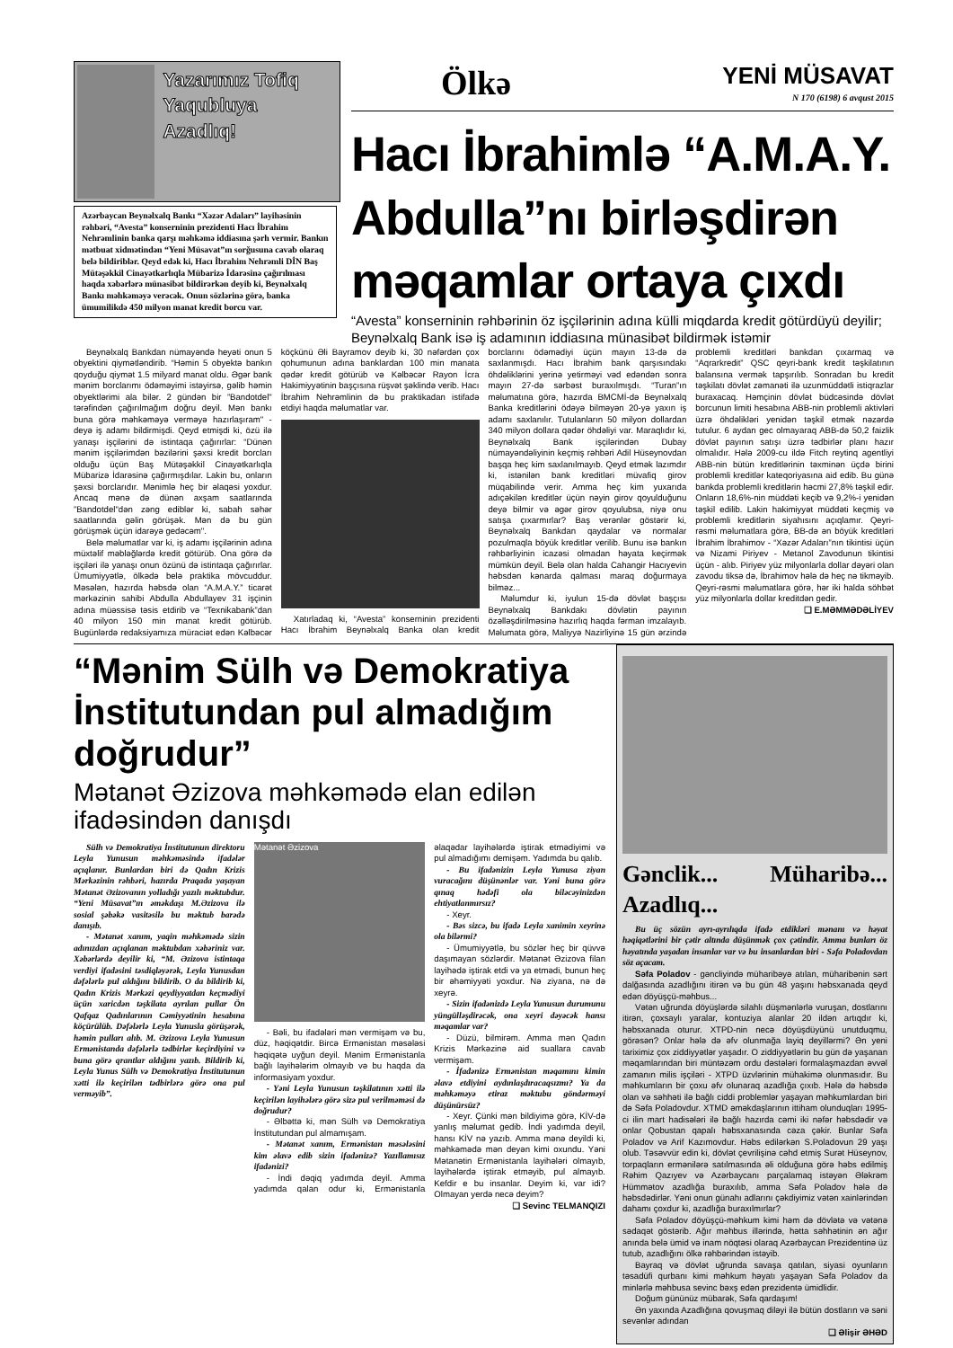Yazarımız Tofiq Yaqubluya Azadlıq!
Azərbaycan Beynəlxalq Bankı “Xəzər Adaları” layihəsinin rəhbəri, “Avesta” konserninin prezidenti Hacı İbrahim Nehrəmlinin banka qarşı məhkəmə iddiasına şərh vermir. Bankın mətbuat xidmətindən “Yeni Müsavat”ın sorğusuna cavab olaraq belə bildiriblər. Qeyd edək ki, Hacı İbrahim Nehrəmli DİN Baş Mütəşəkkil Cinayətkarlıqla Mübarizə İdarəsinə çağırılması haqda xəbərlərə münasibət bildirərkən deyib ki, Beynəlxalq Bankı məhkəməyə verəcək. Onun sözlərinə görə, banka ümumilikdə 450 milyon manat kredit borcu var.
Ölkə
YENİ MÜSAVAT
N 170 (6198) 6 avqust 2015
Hacı İbrahimlə “A.M.A.Y. Abdulla”nı birləşdirən məqamlar ortaya çıxdı
“Avesta” konserninin rəhbərinin öz işçilərinin adına külli miqdarda kredit götürdüyü deyilir; Beynəlxalq Bank isə iş adamının iddiasına münasibət bildirmək istəmir
Beynəlxalq Bankdan nümayəndə heyəti onun 5 obyektini qiymətləndirib. “Həmin 5 obyektə bankın qoyduğu qiymət 1.5 milyard manat oldu. Əgər bank mənim borclarımı ödəməyimi istəyirsə, gəlib həmin obyektlərimi ala bilər. 2 gündən bir ”Bandotdel" tərəfindən çağırılmağım doğru deyil. Mən bankı buna görə məhkəməyə verməyə hazırlaşıram" - deyə iş adamı bildirmişdi. Qeyd etmişdi ki, özü ilə yanaşı işçilərini də istintaqa çağırırlar: “Dünən mənim işçilərimdən bəzilərini şəxsi kredit borcları olduğu üçün Baş Mütəşəkkil Cinayətkarlıqla Mübarizə İdarəsinə çağırmışdılar. Lakin bu, onların şəxsi borclarıdır. Mənimlə heç bir əlaqəsi yoxdur. Ancaq mənə də dünən axşam saatlarında ”Bandotdel"dən zəng ediblər ki, sabah səhər saatlarında gəlin görüşək. Mən də bu gün görüşmək üçün idarəyə gedəcəm".
Belə məlumatlar var ki, iş adamı işçilərinin adına müxtəlif məbləğlərdə kredit götürüb. Ona görə də işçiləri ilə yanaşı onun özünü də istintaqa çağırırlar. Ümumiyyətlə, ölkədə belə praktika mövcuddur. Məsələn, hazırda həbsdə olan “A.M.A.Y.” ticarət mərkəzinin sahibi Abdulla Abdullayev 31 işçinin adına müəssisə təsis etdirib və “Texnikabank”dan 40 milyon 150 min manat kredit götürüb. Bugünlərdə redaksiyamıza müraciət edən Kəlbəcər köçkünü Əli Bayramov deyib ki, 30 nəfərdən çox qohumunun adına banklardan 100 min manata qədər kredit götürüb və Kəlbəcər Rayon İcra Hakimiyyətinin başçısına rüşvət şəklində verib. Hacı İbrahim Nehrəmlinin də bu praktikadan istifadə etdiyi haqda məlumatlar var.
Xatırladaq ki, “Avesta” konserninin prezidenti Hacı İbrahim Beynəlxalq Banka olan kredit borclarını ödəmədiyi üçün mayın 13-də də saxlanmışdı. Hacı İbrahim bank qarşısındakı öhdəliklərini yerinə yetirməyi vəd edəndən sonra mayın 27-də sərbəst buraxılmışdı. “Turan”ın məlumatına görə, hazırda BMCMİ-də Beynəlxalq Banka kreditlərini ödəyə bilməyən 20-yə yaxın iş adamı saxlanılır. Tutulanların 50 milyon dollardan 340 milyon dollara qədər öhdəliyi var. Maraqlıdır ki, Beynəlxalq Bank işçilərindən Dubay nümayəndəliyinin keçmiş rəhbəri Adil Hüseynovdan başqa heç kim saxlanılmayıb. Qeyd etmək lazımdır ki, istənilən bank kreditləri müvafiq girov müqabilində verir. Amma heç kim yuxarıda adıçəkilən kreditlər üçün nəyin girov qoyulduğunu deyə bilmir və əgər girov qoyulubsa, niyə onu satışa çıxarmırlar? Baş verənlər göstərir ki, Beynəlxalq Bankdan qaydalar və normalar pozulmaqla böyük kreditlər verilib. Bunu isə bankın rəhbərliyinin icazəsi olmadan həyata keçirmək mümkün deyil. Belə olan halda Cahangir Hacıyevin həbsdən kənarda qalması maraq doğurmaya bilməz...
Məlumdur ki, iyulun 15-də dövlət başçısı Beynəlxalq Bankdakı dövlətin payının özəlləşdirilməsinə hazırlıq haqda fərman imzalayıb. Məlumata görə, Maliyyə Nazirliyinə 15 gün ərzində problemli kreditləri bankdan çıxarmaq və “Aqrarkredit” QSC qeyri-bank kredit təşkilatının balansına vermək tapşırılıb. Sonradan bu kredit təşkilatı dövlət zəmanəti ilə uzunmüddətli istiqrazlar buraxacaq. Həmçinin dövlət büdcəsində dövlət borcunun limiti hesabına ABB-nin problemli aktivləri üzrə öhdəlikləri yenidən təşkil etmək nəzərdə tutulur. 6 aydan gec olmayaraq ABB-də 50,2 faizlik dövlət payının satışı üzrə tədbirlər planı hazır olmalıdır. Hələ 2009-cu ildə Fitch reytinq agentliyi ABB-nin bütün kreditlərinin təxminən üçdə birini problemli kreditlər kateqoriyasına aid edib. Bu günə bankda problemli kreditlərin həcmi 27,8% təşkil edir. Onların 18,6%-nin müddəti keçib və 9,2%-i yenidən təşkil edilib. Lakin hakimiyyət müddəti keçmiş və problemli kreditlərin siyahısını açıqlamır. Qeyri-rəsmi məlumatlara görə, BB-də ən böyük kreditləri İbrahim İbrahimov - “Xəzər Adaları”nın tikintisi üçün və Nizami Piriyev - Metanol Zavodunun tikintisi üçün - alıb. Piriyev yüz milyonlarla dollar dəyəri olan zavodu tiksə də, İbrahimov hələ də heç nə tikməyib. Qeyri-rəsmi məlumatlara görə, hər iki halda söhbət yüz milyonlarla dollar kreditdən gedir.
❑ E.MƏMMƏDƏLİYEV
“Mənim Sülh və Demokratiya İnstitutundan pul almadığım doğrudur”
Mətanət Əzizova məhkəmədə elan edilən ifadəsindən danışdı
Sülh və Demokratiya İnstitutunun direktoru Leyla Yunusun məhkəməsində ifadələr açıqlanır. Bunlardan biri də Qadın Krizis Mərkəzinin rəhbəri, hazırda Praqada yaşayan Mətanət Əzizovanın yolladığı yazılı məktubdur. “Yeni Müsavat”ın əməkdaşı M.Əzizova ilə sosial şəbəkə vasitəsilə bu məktub barədə danışıb.
- Mətanət xanım, yaqin məhkəmədə sizin adınızdan açıqlanan məktubdan xəbəriniz var. Xəbərlərdə deyilir ki, “M. Əzizova istintaqa verdiyi ifadəsini təsdiqləyərək, Leyla Yunusdan dəfələrlə pul aldığını bildirib. O da bildirib ki, Qadın Krizis Mərkəzi qeydiyyatdan keçmədiyi üçün xaricdən təşkilata ayrılan pullar Ön Qafqaz Qadınlarının Cəmiyyətinin hesabına köçürülüb. Dəfələrlə Leyla Yunusla görüşərək, həmin pulları alıb. M. Əzizova Leyla Yunusun Ermənistanda dəfələrlə tədbirlər keçirdiyini və buna görə qrantlar aldığını yazıb. Bildirib ki, Leyla Yunus Sülh və Demokratiya İnstitutunun xətti ilə keçirilən tədbirlərə görə ona pul verməyib”.
Mətanət Əzizova
- Bəli, bu ifadələri mən vermişəm və bu, düz, həqiqətdir. Bircə Ermənistan məsələsi həqiqətə uyğun deyil. Mənim Ermənistanla bağlı layihələrim olmayıb və bu haqda da informasiyam yoxdur.
- Yəni Leyla Yunusun təşkilatının xətti ilə keçirilən layihələrə görə sizə pul verilməməsi də doğrudur?
- Əlbəttə ki, mən Sülh və Demokratiya İnstitutundan pul almamışam.
- Mətanət xanım, Ermənistan məsələsini kim əlavə edib sizin ifadənizə? Yazıllamısız ifadənizi?
- İndi dəqiq yadımda deyil. Amma yadımda qalan odur ki, Ermənistanla əlaqədar layihələrdə iştirak etmədiyimi və pul almadığımı demişəm. Yadımda bu qalıb.
- Bu ifadənizin Leyla Yunusa ziyan vuracağını düşünənlər var. Yəni buna görə qınaq hədəfi ola biləcəyinizdən ehtiyatlanmırsız?
- Xeyr.
- Bəs sizcə, bu ifadə Leyla xanimin xeyrinə ola bilərmi?
- Ümumiyyətlə, bu sözlər heç bir qüvvə daşımayan sözlərdir. Mətanət Əzizova filan layihədə iştirak etdi və ya etmədi, bunun heç bir əhəmiyyəti yoxdur. Nə ziyana, nə də xeyrə.
- Sizin ifadənizdə Leyla Yunusun durumunu yüngülləşdirəcək, ona xeyri dəyəcək hansı məqamlar var?
- Düzü, bilmirəm. Amma mən Qadın Krizis Mərkəzinə aid suallara cavab vermişəm.
- İfadənizə Ermənistan məqamını kimin əlavə etdiyini aydınlaşdıracaqsızmı? Ya da məhkəməyə etiraz məktubu göndərməyi düşünürsüz?
- Xeyr. Çünki mən bildiyimə görə, KİV-də yanlış məlumat gedib. İndi yadımda deyil, hansı KİV nə yazıb. Amma mənə deyildi ki, məhkəmədə mən deyən kimi oxundu. Yəni Mətanətin Ermənistanla layihələri olmayıb, layihələrdə iştirak etməyib, pul almayıb. Kefdir e bu insanlar. Deyim ki, var idi? Olmayan yerdə necə deyim?
❑ Sevinc TELMANQIZI
Gənclik... Müharibə... Azadlıq...
Bu üç sözün ayrı-ayrılıqda ifadə etdikləri mənanı və həyat həqiqətlərini bir çətir altında düşünmək çox çətindir. Amma bunları öz həyatında yaşadan insanlar var və bu insanlardan biri - Səfa Poladovdan söz açacam.
Səfa Poladov - gəncliyində müharibəyə atılan, müharibənin sərt dalğasında azadlığını itirən və bu gün 48 yaşını həbsxanada qeyd edən döyüşçü-məhbus...
Vətən uğrunda döyüşlərdə silahlı düşmənlərlə vuruşan, dostlarını itirən, çoxsaylı yaralar, kontuziya alanlar 20 ildən artıqdır ki, həbsxanada oturur. XTPD-nin necə döyüşdüyünü unutduqmu, görəsən? Onlar hələ də əfv olunmağa layiq deyillərmi? Ən yeni tariximiz çox ziddiyyətlər yaşadır. O ziddiyyətlərin bu gün də yaşanan məqamlarından biri müntəzəm ordu dəstələri formalaşmazdan əvvəl zamanın milis işçiləri - XTPD üzvlərinin mühakimə olunmasıdır. Bu məhkumların bir çoxu əfv olunaraq azadlığa çıxıb. Hələ də həbsdə olan və səhhəti ilə bağlı ciddi problemlər yaşayan məhkumlardan biri də Səfa Poladovdur. XTMD əməkdaşlarının ittiham olunduqları 1995-ci ilin mart hadisələri ilə bağlı hazırda cəmi iki nəfər həbsdədir və onlar Qobustan qapalı həbsxanasında cəza çəkir. Bunlar Səfa Poladov və Arif Kazımovdur. Həbs edilərkən S.Poladovun 29 yaşı olub. Təsəvvür edin ki, dövlət çevrilişinə cəhd etmiş Surət Hüseynov, torpaqların ermənilərə satılmasında əli olduğuna görə həbs edilmiş Rəhim Qazıyev və Azərbaycanı parçalamaq istəyən Ələkrəm Hümmətov azadlığa buraxılıb, amma Səfa Poladov hələ də həbsdədirlər. Yəni onun günahı adlarını çəkdiyimiz vətən xainlərindən dahamı çoxdur ki, azadlığa buraxılmırlar?
Səfa Poladov döyüşçü-məhkum kimi həm də dövlətə və vətənə sədaqət göstərib. Ağır məhbus illərində, hətta səhhətinin ən ağır anında belə ümid və inam nöqtəsi olaraq Azərbaycan Prezidentinə üz tutub, azadlığını ölkə rəhbərindən istəyib.
Bayraq və dövlət uğrunda savaşa qatılan, siyasi oyunların təsadüfi qurbanı kimi məhkum həyatı yaşayan Səfa Poladov da minlərlə məhbusa sevinc bəxş edən prezidentə ümidlidir.
Doğum gününüz mübarək, Səfa qardaşım!
Ən yaxında Azadlığına qovuşmaq diləyi ilə bütün dostların və səni sevənlər adından
❑ Əlişir ƏHƏD